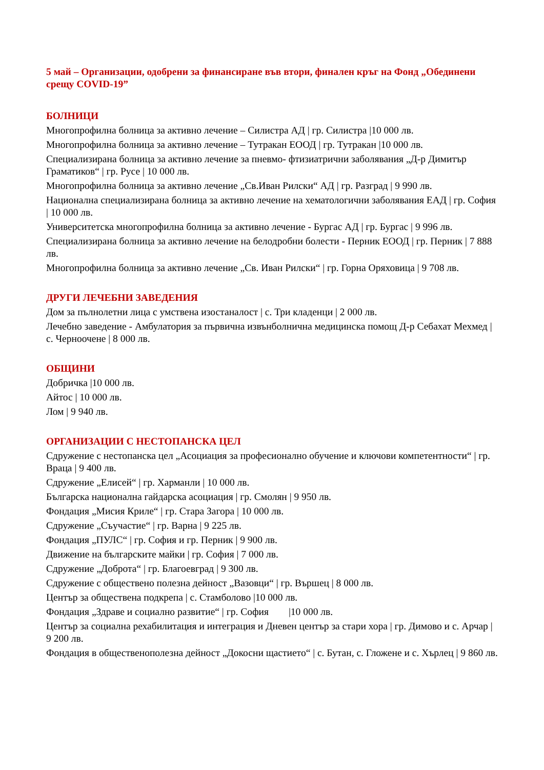5 май – Организации, одобрени за финансиране във втори, финален кръг на Фонд „Обединени срещу COVID-19”
БОЛНИЦИ
Многопрофилна болница за активно лечение – Силистра АД | гр. Силистра |10 000 лв.
Многопрофилна болница за активно лечение – Тутракан ЕООД | гр. Тутракан |10 000 лв.
Специализирана болница за активно лечение за пневмо- фтизиатрични заболявания „Д-р Димитър Граматиков“ | гр. Русе | 10 000 лв.
Многопрофилна болница за активно лечение „Св.Иван Рилски“ АД | гр. Разград | 9 990 лв.
Национална специализирана болница за активно лечение на хематологични заболявания ЕАД | гр. София | 10 000 лв.
Университетска многопрофилна болница за активно лечение - Бургас АД | гр. Бургас | 9 996 лв.
Специализирана болница за активно лечение на белодробни болести - Перник ЕООД | гр. Перник | 7 888 лв.
Многопрофилна болница за активно лечение „Св. Иван Рилски“ | гр. Горна Оряховица | 9 708 лв.
ДРУГИ ЛЕЧЕБНИ ЗАВЕДЕНИЯ
Дом за пълнолетни лица с умствена изостаналост | с. Три кладенци | 2 000 лв.
Лечебно заведение - Амбулатория за първична извънболнична медицинска помощ Д-р Себахат Мехмед | с. Черноочене | 8 000 лв.
ОБЩИНИ
Добричка |10 000 лв.
Айтос | 10 000 лв.
Лом | 9 940 лв.
ОРГАНИЗАЦИИ С НЕСТОПАНСКА ЦЕЛ
Сдружение с нестопанска цел „Асоциация за професионално обучение и ключови компетентности“ | гр. Враца | 9 400 лв.
Сдружение „Елисей“ | гр. Харманли | 10 000 лв.
Българска национална гайдарска асоциация | гр. Смолян | 9 950 лв.
Фондация „Мисия Криле“ | гр. Стара Загора | 10 000 лв.
Сдружение „Съучастие“ | гр. Варна | 9 225 лв.
Фондация „ПУЛС“ | гр. София и гр. Перник | 9 900 лв.
Движение на българските майки | гр. София | 7 000 лв.
Сдружение „Доброта“ | гр. Благоевград | 9 300 лв.
Сдружение с обществено полезна дейност „Вазовци“ | гр. Вършец | 8 000 лв.
Център за обществена подкрепа | с. Стамболово |10 000 лв.
Фондация „Здраве и социално развитие“ | гр. София |10 000 лв.
Център за социална рехабилитация и интеграция и Дневен център за стари хора | гр. Димово и с. Арчар | 9 200 лв.
Фондация в общественополезна дейност „Докосни щастието“ | с. Бутан, с. Гложене и с. Хърлец | 9 860 лв.